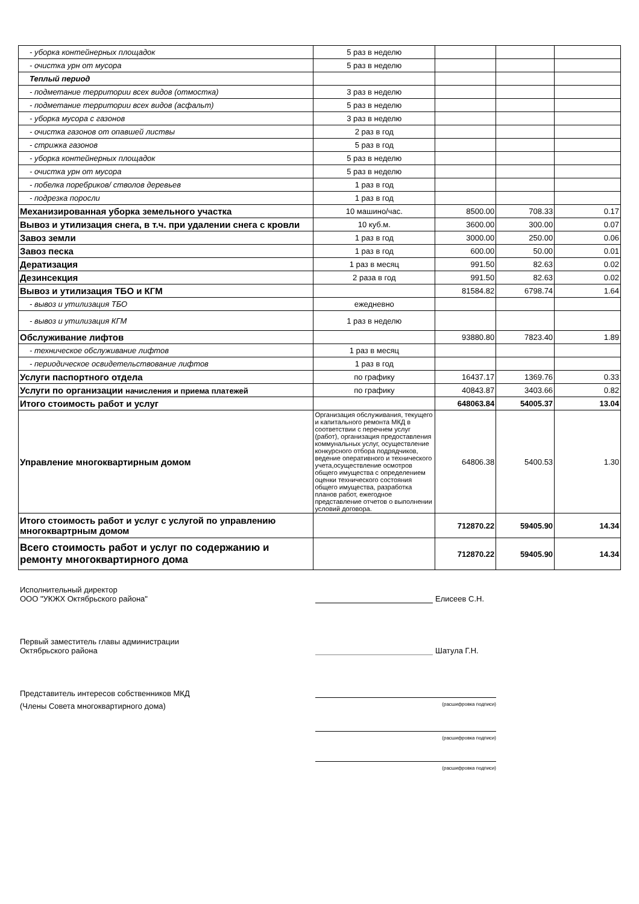| - уборка контейнерных площадок | 5 раз в неделю | | | |
| - очистка урн от мусора | 5 раз в неделю | | | |
| Теплый период | | | | |
| - подметание территории всех видов (отмостка) | 3 раз в неделю | | | |
| - подметание территории всех видов (асфальт) | 5 раз в неделю | | | |
| - уборка мусора с газонов | 3 раз в неделю | | | |
| - очистка газонов от опавшей листвы | 2 раз в год | | | |
| - стрижка газонов | 5 раз в год | | | |
| - уборка контейнерных площадок | 5 раз в неделю | | | |
| - очистка урн от мусора | 5 раз в неделю | | | |
| - побелка поребриков/ стволов деревьев | 1 раз в год | | | |
| - подрезка поросли | 1 раз в год | | | |
| Механизированная уборка земельного участка | 10 машино/час. | 8500.00 | 708.33 | 0.17 |
| Вывоз и утилизация снега, в т.ч. при удалении снега с кровли | 10 куб.м. | 3600.00 | 300.00 | 0.07 |
| Завоз земли | 1 раз в год | 3000.00 | 250.00 | 0.06 |
| Завоз песка | 1 раз в год | 600.00 | 50.00 | 0.01 |
| Дератизация | 1 раз в месяц | 991.50 | 82.63 | 0.02 |
| Дезинсекция | 2 раза в год | 991.50 | 82.63 | 0.02 |
| Вывоз и утилизация ТБО и КГМ | | 81584.82 | 6798.74 | 1.64 |
| - вывоз и утилизация ТБО | ежедневно | | | |
| - вывоз и утилизация КГМ | 1 раз в неделю | | | |
| Обслуживание лифтов | | 93880.80 | 7823.40 | 1.89 |
| - техническое обслуживание лифтов | 1 раз в месяц | | | |
| - периодическое освидетельствование лифтов | 1 раз в год | | | |
| Услуги паспортного отдела | по графику | 16437.17 | 1369.76 | 0.33 |
| Услуги по организации начисления и приема платежей | по графику | 40843.87 | 3403.66 | 0.82 |
| Итого стоимость работ и услуг | | 648063.84 | 54005.37 | 13.04 |
| Управление многоквартирным домом | Организация обслуживания, текущего и капитального ремонта МКД в соответствии с перечнем услуг (работ), организация предоставления коммунальных услуг, осуществление конкурсного отбора подрядчиков, ведение оперативного и технического учета,осуществление осмотров общего имущества с определением оценки технического состояния общего имущества, разработка планов работ, ежегодное представление отчетов о выполнении условий договора. | 64806.38 | 5400.53 | 1.30 |
| Итого стоимость работ и услуг с услугой по управлению многоквартрным домом | | 712870.22 | 59405.90 | 14.34 |
| Всего стоимость работ и услуг по содержанию и ремонту многоквартирного дома | | 712870.22 | 59405.90 | 14.34 |
Исполнительный директор
ООО "УКЖХ Октябрьского района" Елисеев С.Н.
Первый заместитель главы администрации
Октябрьского района Шатула Г.Н.
Представитель интересов собственников МКД
(Члены Совета многоквартирного дома)
(расшифровка подписи)
(расшифровка подписи)
(расшифровка подписи)